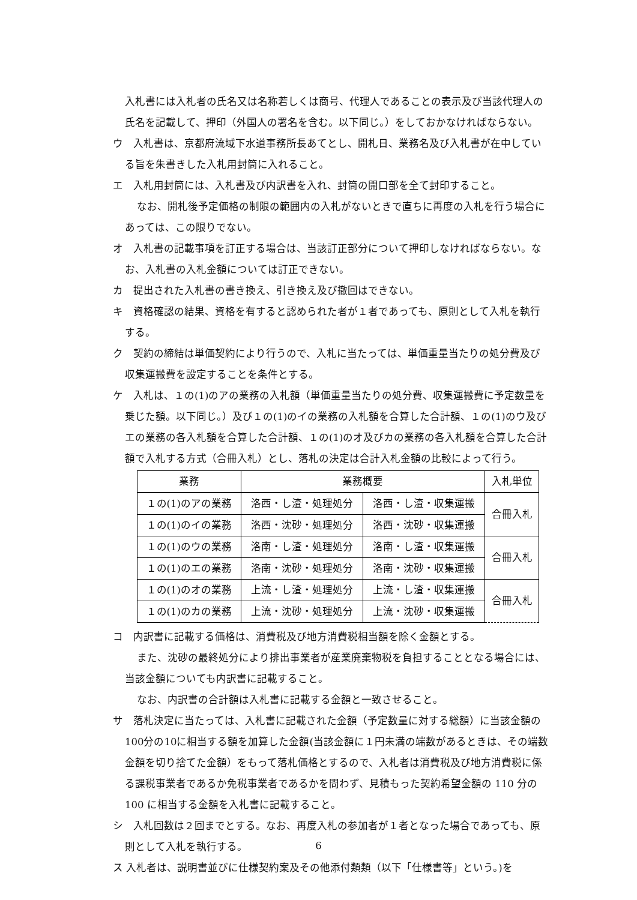入札書には入札者の氏名又は名称若しくは商号、代理人であることの表示及び当該代理人の氏名を記載して、押印（外国人の署名を含む。以下同じ。）をしておかなければならない。
ウ　入札書は、京都府流域下水道事務所長あてとし、開札日、業務名及び入札書が在中している旨を朱書きした入札用封筒に入れること。
エ　入札用封筒には、入札書及び内訳書を入れ、封筒の開口部を全て封印すること。
なお、開札後予定価格の制限の範囲内の入札がないときで直ちに再度の入札を行う場合にあっては、この限りでない。
オ　入札書の記載事項を訂正する場合は、当該訂正部分について押印しなければならない。なお、入札書の入札金額については訂正できない。
カ　提出された入札書の書き換え、引き換え及び撤回はできない。
キ　資格確認の結果、資格を有すると認められた者が１者であっても、原則として入札を執行する。
ク　契約の締結は単価契約により行うので、入札に当たっては、単価重量当たりの処分費及び収集運搬費を設定することを条件とする。
ケ　入札は、１の(1)のアの業務の入札額（単価重量当たりの処分費、収集運搬費に予定数量を乗じた額。以下同じ。）及び１の(1)のイの業務の入札額を合算した合計額、１の(1)のウ及びエの業務の各入札額を合算した合計額、１の(1)のオ及びカの業務の各入札額を合算した合計額で入札する方式（合冊入札）とし、落札の決定は合計入札金額の比較によって行う。
| 業務 | 業務概要 | | 入札単位 |
| --- | --- | --- | --- |
| １の(1)のアの業務 | 洛西・し渣・処理処分 | 洛西・し渣・収集運搬 | 合冊入札 |
| １の(1)のイの業務 | 洛西・沈砂・処理処分 | 洛西・沈砂・収集運搬 | |
| １の(1)のウの業務 | 洛南・し渣・処理処分 | 洛南・し渣・収集運搬 | 合冊入札 |
| １の(1)のエの業務 | 洛南・沈砂・処理処分 | 洛南・沈砂・収集運搬 | |
| １の(1)のオの業務 | 上流・し渣・処理処分 | 上流・し渣・収集運搬 | 合冊入札 |
| １の(1)のカの業務 | 上流・沈砂・処理処分 | 上流・沈砂・収集運搬 | |
コ　内訳書に記載する価格は、消費税及び地方消費税相当額を除く金額とする。
また、沈砂の最終処分により排出事業者が産業廃棄物税を負担することとなる場合には、当該金額についても内訳書に記載すること。
なお、内訳書の合計額は入札書に記載する金額と一致させること。
サ　落札決定に当たっては、入札書に記載された金額（予定数量に対する総額）に当該金額の100分の10に相当する額を加算した金額(当該金額に１円未満の端数があるときは、その端数金額を切り捨てた金額）をもって落札価格とするので、入札者は消費税及び地方消費税に係る課税事業者であるか免税事業者であるかを問わず、見積もった契約希望金額の 110 分の 100 に相当する金額を入札書に記載すること。
シ　入札回数は２回までとする。なお、再度入札の参加者が１者となった場合であっても、原則として入札を執行する。
ス 入札者は、説明書並びに仕様契約案及その他添付類類（以下「仕様書等」という。)を
6